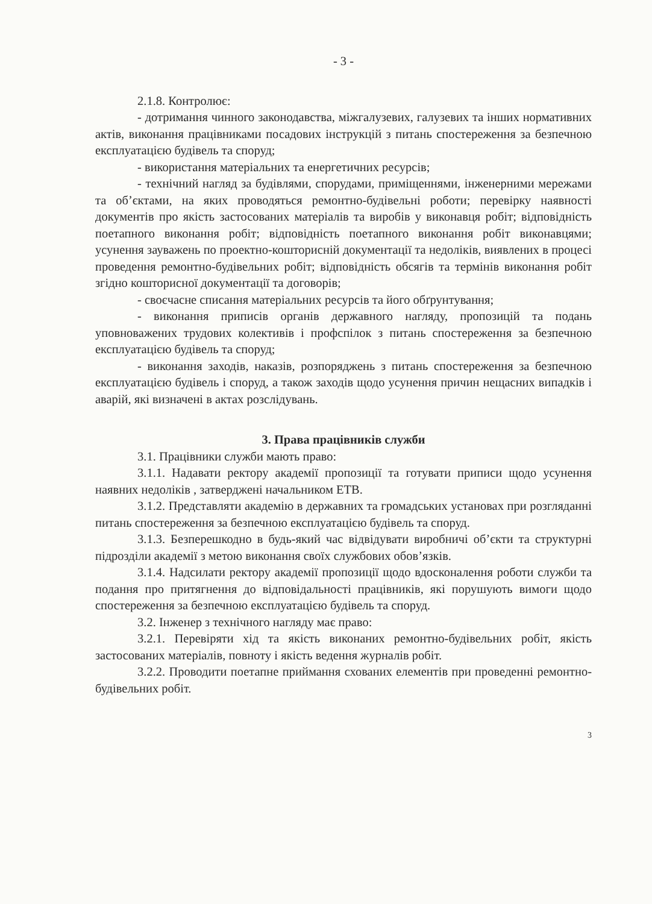- 3 -
2.1.8. Контролює:
- дотримання чинного законодавства, міжгалузевих, галузевих та інших нормативних актів, виконання працівниками посадових інструкцій з питань спостереження за безпечною експлуатацією будівель та споруд;
- використання матеріальних та енергетичних ресурсів;
- технічний нагляд за будівлями, спорудами, приміщеннями, інженерними мережами та об’єктами, на яких проводяться ремонтно-будівельні роботи; перевірку наявності документів про якість застосованих матеріалів та виробів у виконавця робіт; відповідність поетапного виконання робіт; відповідність поетапного виконання робіт виконавцями; усунення зауважень по проектно-кошторисній документації та недоліків, виявлених в процесі проведення ремонтно-будівельних робіт; відповідність обсягів та термінів виконання робіт згідно кошторисної документації та договорів;
- своєчасне списання матеріальних ресурсів та його обґрунтування;
- виконання приписів органів державного нагляду, пропозицій та подань уповноважених трудових колективів і профспілок з питань спостереження за безпечною експлуатацією будівель та споруд;
- виконання заходів, наказів, розпоряджень з питань спостереження за безпечною експлуатацією будівель і споруд, а також заходів щодо усунення причин нещасних випадків і аварій, які визначені в актах розслідувань.
3. Права працівників служби
3.1. Працівники служби мають право:
3.1.1. Надавати ректору академії пропозиції та готувати приписи щодо усунення наявних недоліків , затверджені начальником ЕТВ.
3.1.2. Представляти академію в державних та громадських установах при розгляданні питань спостереження за безпечною експлуатацією будівель та споруд.
3.1.3. Безперешкодно в будь-який час відвідувати виробничі об’єкти та структурні підрозділи академії з метою виконання своїх службових обов’язків.
3.1.4. Надсилати ректору академії пропозиції щодо вдосконалення роботи служби та подання про притягнення до відповідальності працівників, які порушують вимоги щодо спостереження за безпечною експлуатацією будівель та споруд.
3.2. Інженер з технічного нагляду має право:
3.2.1. Перевіряти хід та якість виконаних ремонтно-будівельних робіт, якість застосованих матеріалів, повноту і якість ведення журналів робіт.
3.2.2. Проводити поетапне приймання схованих елементів при проведенні ремонтно-будівельних робіт.
3